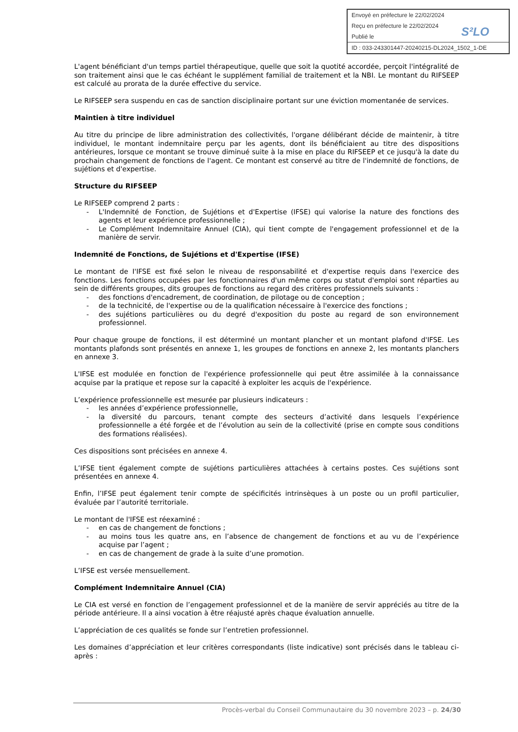Envoyé en préfecture le 22/02/2024
Reçu en préfecture le 22/02/2024
Publié le
ID : 033-243301447-20240215-DL2024_1502_1-DE
S²LO
L'agent bénéficiant d'un temps partiel thérapeutique, quelle que soit la quotité accordée, perçoit l'intégralité de son traitement ainsi que le cas échéant le supplément familial de traitement et la NBI. Le montant du RIFSEEP est calculé au prorata de la durée effective du service.
Le RIFSEEP sera suspendu en cas de sanction disciplinaire portant sur une éviction momentanée de services.
Maintien à titre individuel
Au titre du principe de libre administration des collectivités, l'organe délibérant décide de maintenir, à titre individuel, le montant indemnitaire perçu par les agents, dont ils bénéficiaient au titre des dispositions antérieures, lorsque ce montant se trouve diminué suite à la mise en place du RIFSEEP et ce jusqu'à la date du prochain changement de fonctions de l'agent. Ce montant est conservé au titre de l'indemnité de fonctions, de sujétions et d'expertise.
Structure du RIFSEEP
Le RIFSEEP comprend 2 parts :
- L'Indemnité de Fonction, de Sujétions et d'Expertise (IFSE) qui valorise la nature des fonctions des agents et leur expérience professionnelle ;
- Le Complément Indemnitaire Annuel (CIA), qui tient compte de l'engagement professionnel et de la manière de servir.
Indemnité de Fonctions, de Sujétions et d'Expertise (IFSE)
Le montant de I'IFSE est fixé selon le niveau de responsabilité et d'expertise requis dans l'exercice des fonctions. Les fonctions occupées par les fonctionnaires d'un même corps ou statut d'emploi sont réparties au sein de différents groupes, dits groupes de fonctions au regard des critères professionnels suivants :
- des fonctions d'encadrement, de coordination, de pilotage ou de conception ;
- de la technicité, de l'expertise ou de la qualification nécessaire à l'exercice des fonctions ;
- des sujétions particulières ou du degré d'exposition du poste au regard de son environnement professionnel.
Pour chaque groupe de fonctions, il est déterminé un montant plancher et un montant plafond d'IFSE. Les montants plafonds sont présentés en annexe 1, les groupes de fonctions en annexe 2, les montants planchers en annexe 3.
L'IFSE est modulée en fonction de l'expérience professionnelle qui peut être assimilée à la connaissance acquise par la pratique et repose sur la capacité à exploiter les acquis de l'expérience.
L’expérience professionnelle est mesurée par plusieurs indicateurs :
- les années d’expérience professionnelle,
- la diversité du parcours, tenant compte des secteurs d’activité dans lesquels l’expérience professionnelle a été forgée et de l’évolution au sein de la collectivité (prise en compte sous conditions des formations réalisées).
Ces dispositions sont précisées en annexe 4.
L’IFSE tient également compte de sujétions particulières attachées à certains postes. Ces sujétions sont présentées en annexe 4.
Enfin, l’IFSE peut également tenir compte de spécificités intrinsèques à un poste ou un profil particulier, évaluée par l’autorité territoriale.
Le montant de l'IFSE est réexaminé :
- en cas de changement de fonctions ;
- au moins tous les quatre ans, en l’absence de changement de fonctions et au vu de l’expérience acquise par l’agent ;
- en cas de changement de grade à la suite d’une promotion.
L’IFSE est versée mensuellement.
Complément Indemnitaire Annuel (CIA)
Le CIA est versé en fonction de l’engagement professionnel et de la manière de servir appréciés au titre de la période antérieure. Il a ainsi vocation à être réajusté après chaque évaluation annuelle.
L’appréciation de ces qualités se fonde sur l’entretien professionnel.
Les domaines d’appréciation et leur critères correspondants (liste indicative) sont précisés dans le tableau ci-après :
Procès-verbal du Conseil Communautaire du 30 novembre 2023 – p. 24/30